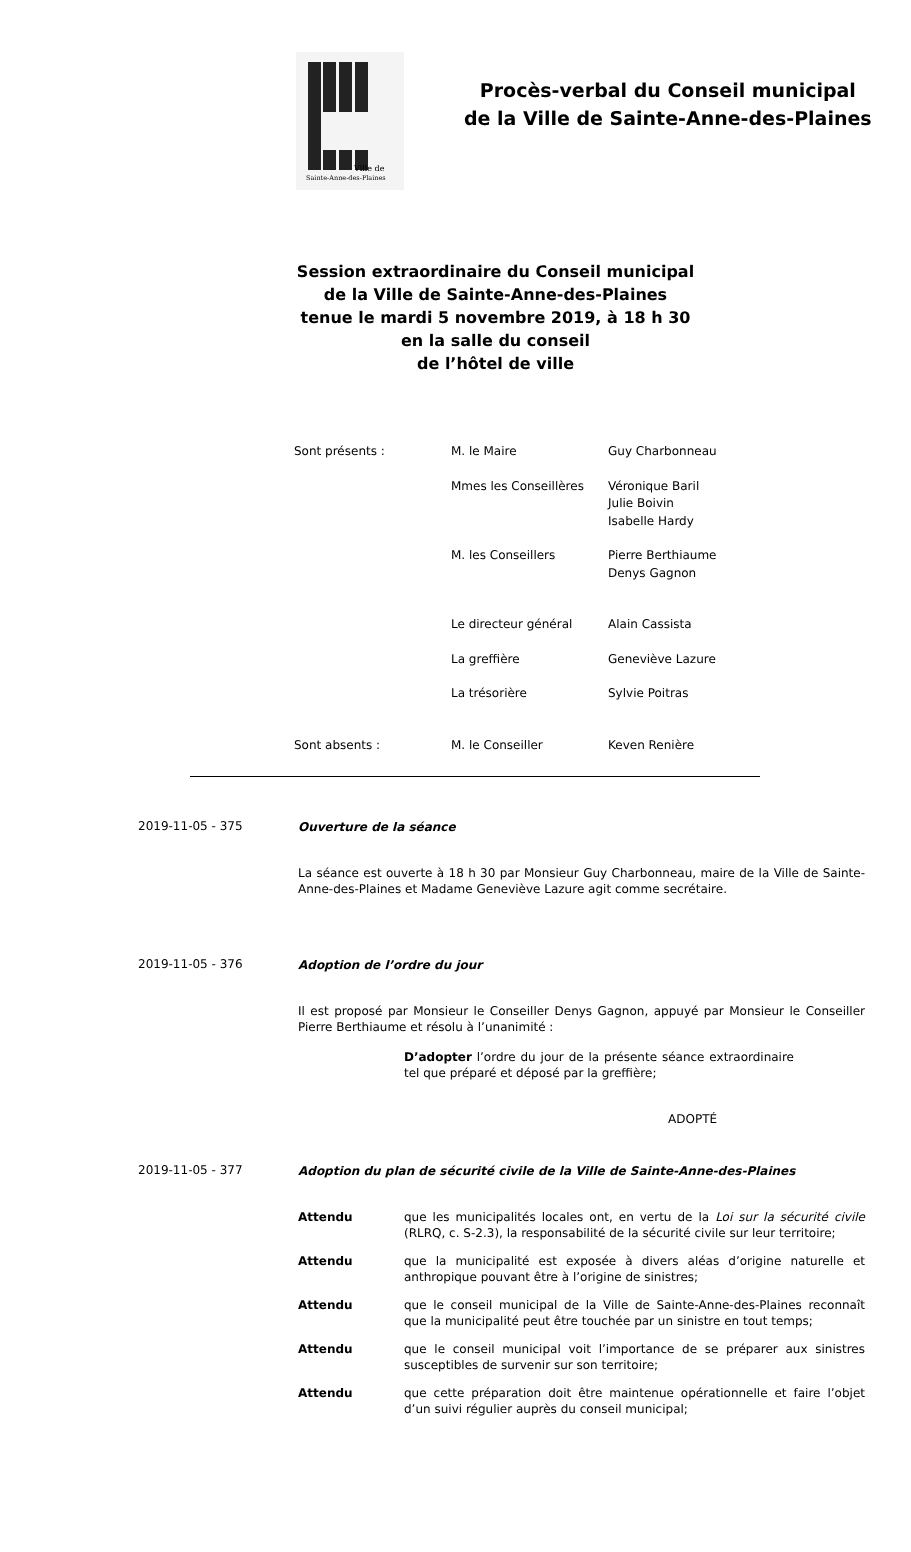Ville de
Sainte-Anne-des-Plaines
Procès-verbal du Conseil municipal
de la Ville de Sainte-Anne-des-Plaines
Session extraordinaire du Conseil municipal
de la Ville de Sainte-Anne-des-Plaines
tenue le mardi 5 novembre 2019, à 18 h 30
en la salle du conseil
de l’hôtel de ville
Sont présents : M. le Maire Guy Charbonneau
Mmes les Conseillères Véronique Baril
Julie Boivin
Isabelle Hardy
M. les Conseillers Pierre Berthiaume
Denys Gagnon
Le directeur général Alain Cassista
La greffière Geneviève Lazure
La trésorière Sylvie Poitras
Sont absents : M. le Conseiller Keven Renière
2019-11-05 - 375
Ouverture de la séance
La séance est ouverte à 18 h 30 par Monsieur Guy Charbonneau, maire de la Ville de Sainte-Anne-des-Plaines et Madame Geneviève Lazure agit comme secrétaire.
2019-11-05 - 376
Adoption de l’ordre du jour
Il est proposé par Monsieur le Conseiller Denys Gagnon, appuyé par Monsieur le Conseiller Pierre Berthiaume et résolu à l’unanimité :
D’adopter l’ordre du jour de la présente séance extraordinaire tel que préparé et déposé par la greffière;
ADOPTÉ
2019-11-05 - 377
Adoption du plan de sécurité civile de la Ville de Sainte-Anne-des-Plaines
Attendu que les municipalités locales ont, en vertu de la Loi sur la sécurité civile (RLRQ, c. S-2.3), la responsabilité de la sécurité civile sur leur territoire;
Attendu que la municipalité est exposée à divers aléas d’origine naturelle et anthropique pouvant être à l’origine de sinistres;
Attendu que le conseil municipal de la Ville de Sainte-Anne-des-Plaines reconnaît que la municipalité peut être touchée par un sinistre en tout temps;
Attendu que le conseil municipal voit l’importance de se préparer aux sinistres susceptibles de survenir sur son territoire;
Attendu que cette préparation doit être maintenue opérationnelle et faire l’objet d’un suivi régulier auprès du conseil municipal;